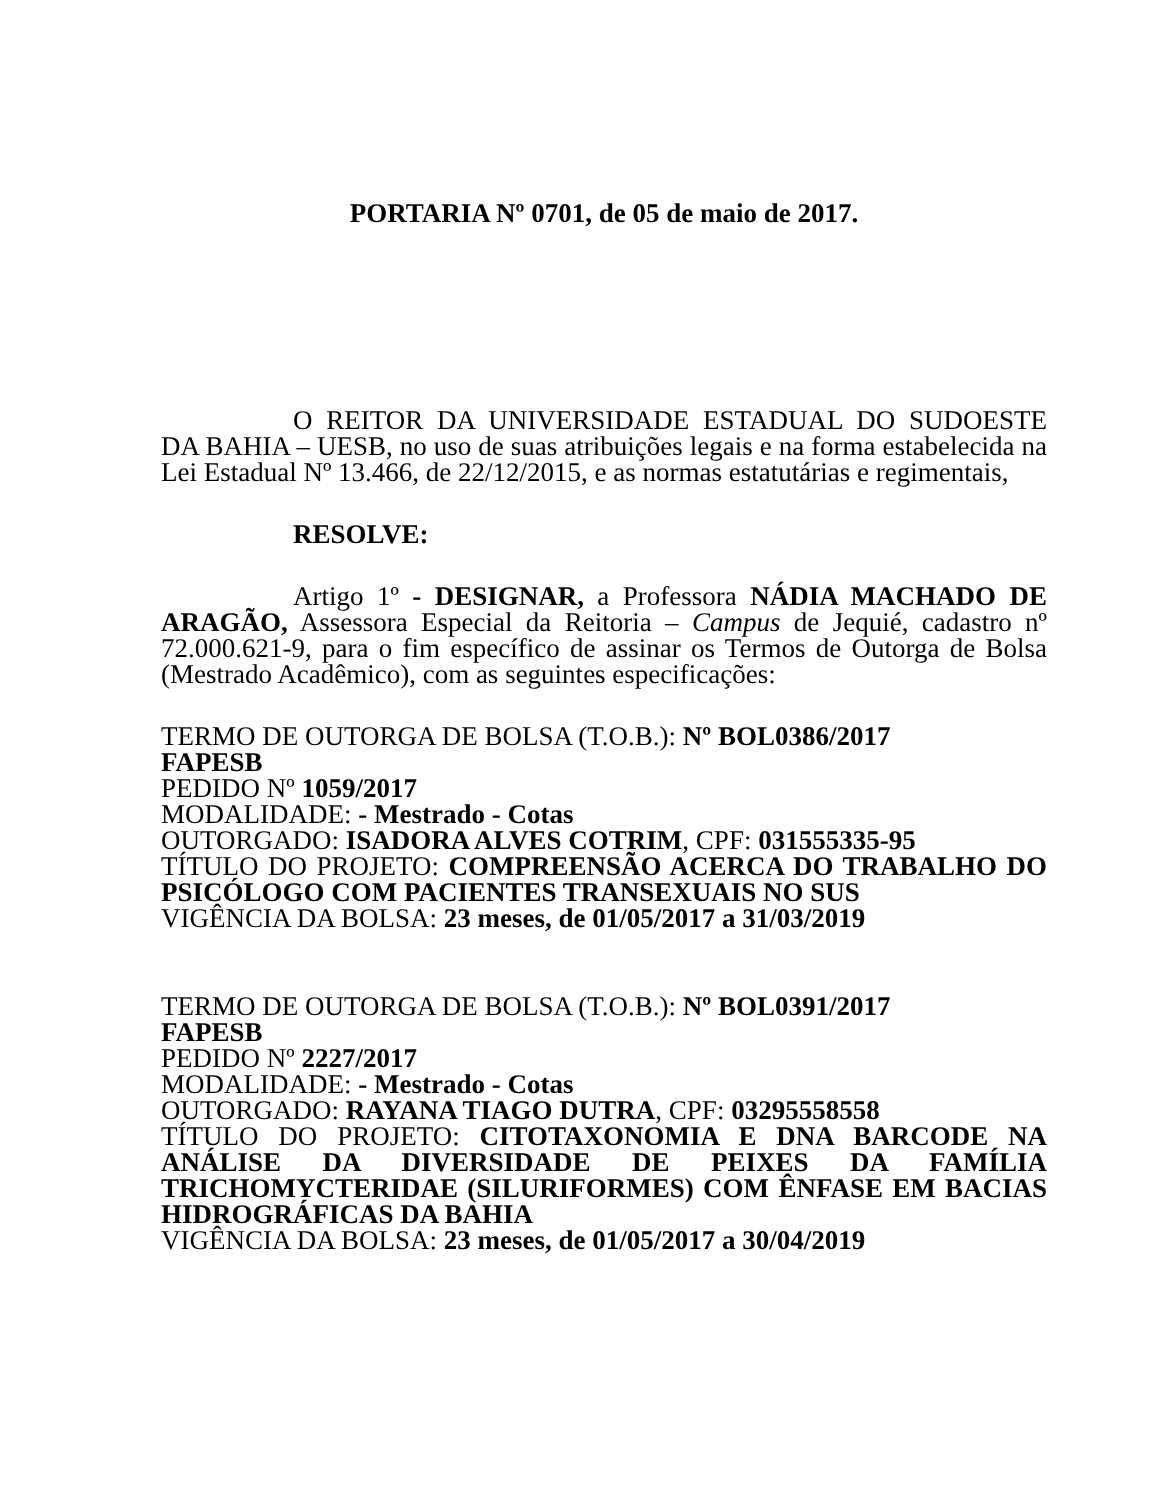PORTARIA Nº 0701, de 05 de maio de 2017.
O REITOR DA UNIVERSIDADE ESTADUAL DO SUDOESTE DA BAHIA – UESB, no uso de suas atribuições legais e na forma estabelecida na Lei Estadual Nº 13.466, de 22/12/2015, e as normas estatutárias e regimentais,
RESOLVE:
Artigo 1º - DESIGNAR, a Professora NÁDIA MACHADO DE ARAGÃO, Assessora Especial da Reitoria – Campus de Jequié, cadastro nº 72.000.621-9, para o fim específico de assinar os Termos de Outorga de Bolsa (Mestrado Acadêmico), com as seguintes especificações:
TERMO DE OUTORGA DE BOLSA (T.O.B.): Nº BOL0386/2017
FAPESB
PEDIDO Nº 1059/2017
MODALIDADE: - Mestrado - Cotas
OUTORGADO: ISADORA ALVES COTRIM, CPF: 031555335-95
TÍTULO DO PROJETO: COMPREENSÃO ACERCA DO TRABALHO DO PSICÓLOGO COM PACIENTES TRANSEXUAIS NO SUS
VIGÊNCIA DA BOLSA: 23 meses, de 01/05/2017 a 31/03/2019
TERMO DE OUTORGA DE BOLSA (T.O.B.): Nº BOL0391/2017
FAPESB
PEDIDO Nº 2227/2017
MODALIDADE: - Mestrado - Cotas
OUTORGADO: RAYANA TIAGO DUTRA, CPF: 03295558558
TÍTULO DO PROJETO: CITOTAXONOMIA E DNA BARCODE NA ANÁLISE DA DIVERSIDADE DE PEIXES DA FAMÍLIA TRICHOMYCTERIDAE (SILURIFORMES) COM ÊNFASE EM BACIAS HIDROGRÁFICAS DA BAHIA
VIGÊNCIA DA BOLSA: 23 meses, de 01/05/2017 a 30/04/2019